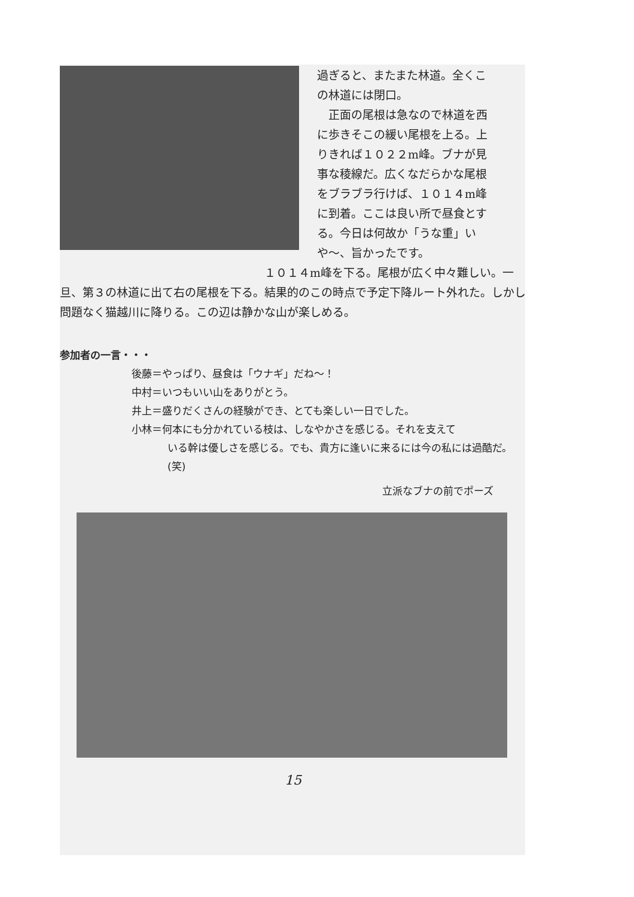過ぎると、またまた林道。全くこの林道には閉口。
　正面の尾根は急なので林道を西に歩きそこの緩い尾根を上る。上りきれば１０２２m峰。ブナが見事な稜線だ。広くなだらかな尾根をブラブラ行けば、１０１４m峰に到着。ここは良い所で昼食とする。今日は何故か「うな重」いや〜、旨かったです。
　　　　　　　　　　　　　　　　　　１０１４m峰を下る。尾根が広く中々難しい。一旦、第３の林道に出て右の尾根を下る。結果的のこの時点で予定下降ルート外れた。しかし問題なく猫越川に降りる。この辺は静かな山が楽しめる。
参加者の一言・・・
後藤＝やっぱり、昼食は「ウナギ」だね〜！
中村＝いつもいい山をありがとう。
井上＝盛りだくさんの経験ができ、とても楽しい一日でした。
小林＝何本にも分かれている枝は、しなやかさを感じる。それを支えて
いる幹は優しさを感じる。でも、貴方に逢いに来るには今の私には過酷だ。(笑)
立派なブナの前でポーズ
15